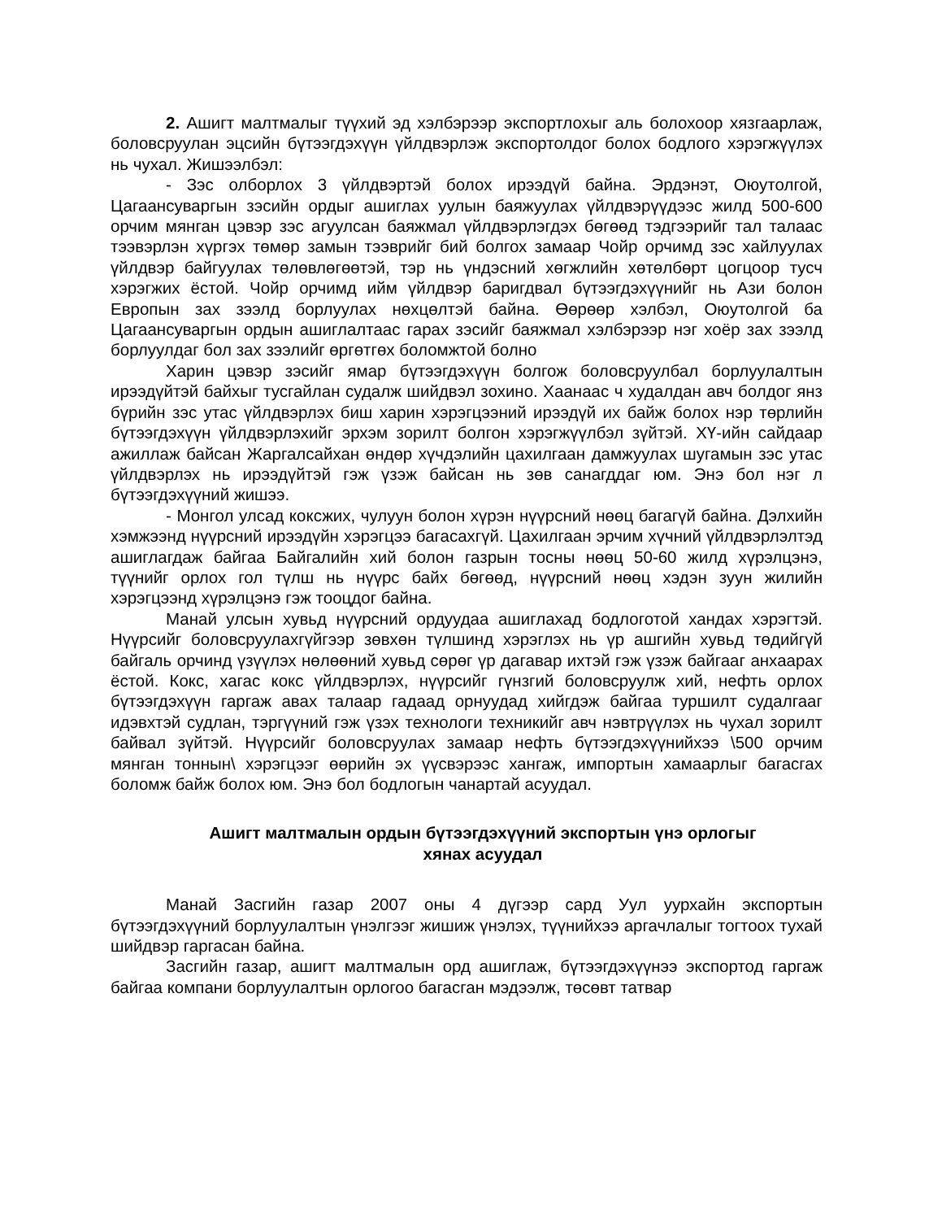2. Ашигт малтмалыг түүхий эд хэлбэрээр экспортлохыг аль болохоор хязгаарлаж, боловсруулан эцсийн бүтээгдэхүүн үйлдвэрлэж экспортолдог болох бодлого хэрэгжүүлэх нь чухал. Жишээлбэл:
- Зэс олборлох 3 үйлдвэртэй болох ирээдүй байна. Эрдэнэт, Оюутолгой, Цагаансуваргын зэсийн ордыг ашиглах уулын баяжуулах үйлдвэрүүдээс жилд 500-600 орчим мянган цэвэр зэс агуулсан баяжмал үйлдвэрлэгдэх бөгөөд тэдгээрийг тал талаас тээвэрлэн хүргэх төмөр замын тээврийг бий болгох замаар Чойр орчимд зэс хайлуулах үйлдвэр байгуулах төлөвлөгөөтэй, тэр нь үндэсний хөгжлийн хөтөлбөрт цогцоор тусч хэрэгжих ёстой. Чойр орчимд ийм үйлдвэр баригдвал бүтээгдэхүүнийг нь Ази болон Европын зах зээлд борлуулах нөхцөлтэй байна. Өөрөөр хэлбэл, Оюутолгой ба Цагаансуваргын ордын ашиглалтаас гарах зэсийг баяжмал хэлбэрээр нэг хоёр зах зээлд борлуулдаг бол зах зээлийг өргөтгөх боломжтой болно
Харин цэвэр зэсийг ямар бүтээгдэхүүн болгож боловсруулбал борлуулалтын ирээдүйтэй байхыг тусгайлан судалж шийдвэл зохино. Хаанаас ч худалдан авч болдог янз бүрийн зэс утас үйлдвэрлэх биш харин хэрэгцээний ирээдүй их байж болох нэр төрлийн бүтээгдэхүүн үйлдвэрлэхийг эрхэм зорилт болгон хэрэгжүүлбэл зүйтэй. ХҮ-ийн сайдаар ажиллаж байсан Жаргалсайхан өндөр хүчдэлийн цахилгаан дамжуулах шугамын зэс утас үйлдвэрлэх нь ирээдүйтэй гэж үзэж байсан нь зөв санагддаг юм. Энэ бол нэг л бүтээгдэхүүний жишээ.
- Монгол улсад коксжих, чулуун болон хүрэн нүүрсний нөөц багагүй байна. Дэлхийн хэмжээнд нүүрсний ирээдүйн хэрэгцээ багасахгүй. Цахилгаан эрчим хүчний үйлдвэрлэлтэд ашиглагдаж байгаа Байгалийн хий болон газрын тосны нөөц 50-60 жилд хүрэлцэнэ, түүнийг орлох гол түлш нь нүүрс байх бөгөөд, нүүрсний нөөц хэдэн зуун жилийн хэрэгцээнд хүрэлцэнэ гэж тооцдог байна.
Манай улсын хувьд нүүрсний ордуудаа ашиглахад бодлоготой хандах хэрэгтэй. Нүүрсийг боловсруулахгүйгээр зөвхөн түлшинд хэрэглэх нь үр ашгийн хувьд төдийгүй байгаль орчинд үзүүлэх нөлөөний хувьд сөрөг үр дагавар ихтэй гэж үзэж байгааг анхаарах ёстой. Кокс, хагас кокс үйлдвэрлэх, нүүрсийг гүнзгий боловсруулж хий, нефть орлох бүтээгдэхүүн гаргаж авах талаар гадаад орнуудад хийгдэж байгаа туршилт судалгааг идэвхтэй судлан, тэргүүний гэж үзэх технологи техникийг авч нэвтрүүлэх нь чухал зорилт байвал зүйтэй. Нүүрсийг боловсруулах замаар нефть бүтээгдэхүүнийхээ \500 орчим мянган тоннын\ хэрэгцээг өөрийн эх үүсвэрээс хангаж, импортын хамаарлыг багасгах боломж байж болох юм. Энэ бол бодлогын чанартай асуудал.
Ашигт малтмалын ордын бүтээгдэхүүний экспортын үнэ орлогыг
хянах асуудал
Манай Засгийн газар 2007 оны 4 дүгээр сард Уул уурхайн экспортын бүтээгдэхүүний борлуулалтын үнэлгээг жишиж үнэлэх, түүнийхээ аргачлалыг тогтоох тухай шийдвэр гаргасан байна.
Засгийн газар, ашигт малтмалын орд ашиглаж, бүтээгдэхүүнээ экспортод гаргаж байгаа компани борлуулалтын орлогоо багасган мэдээлж, төсөвт татвар